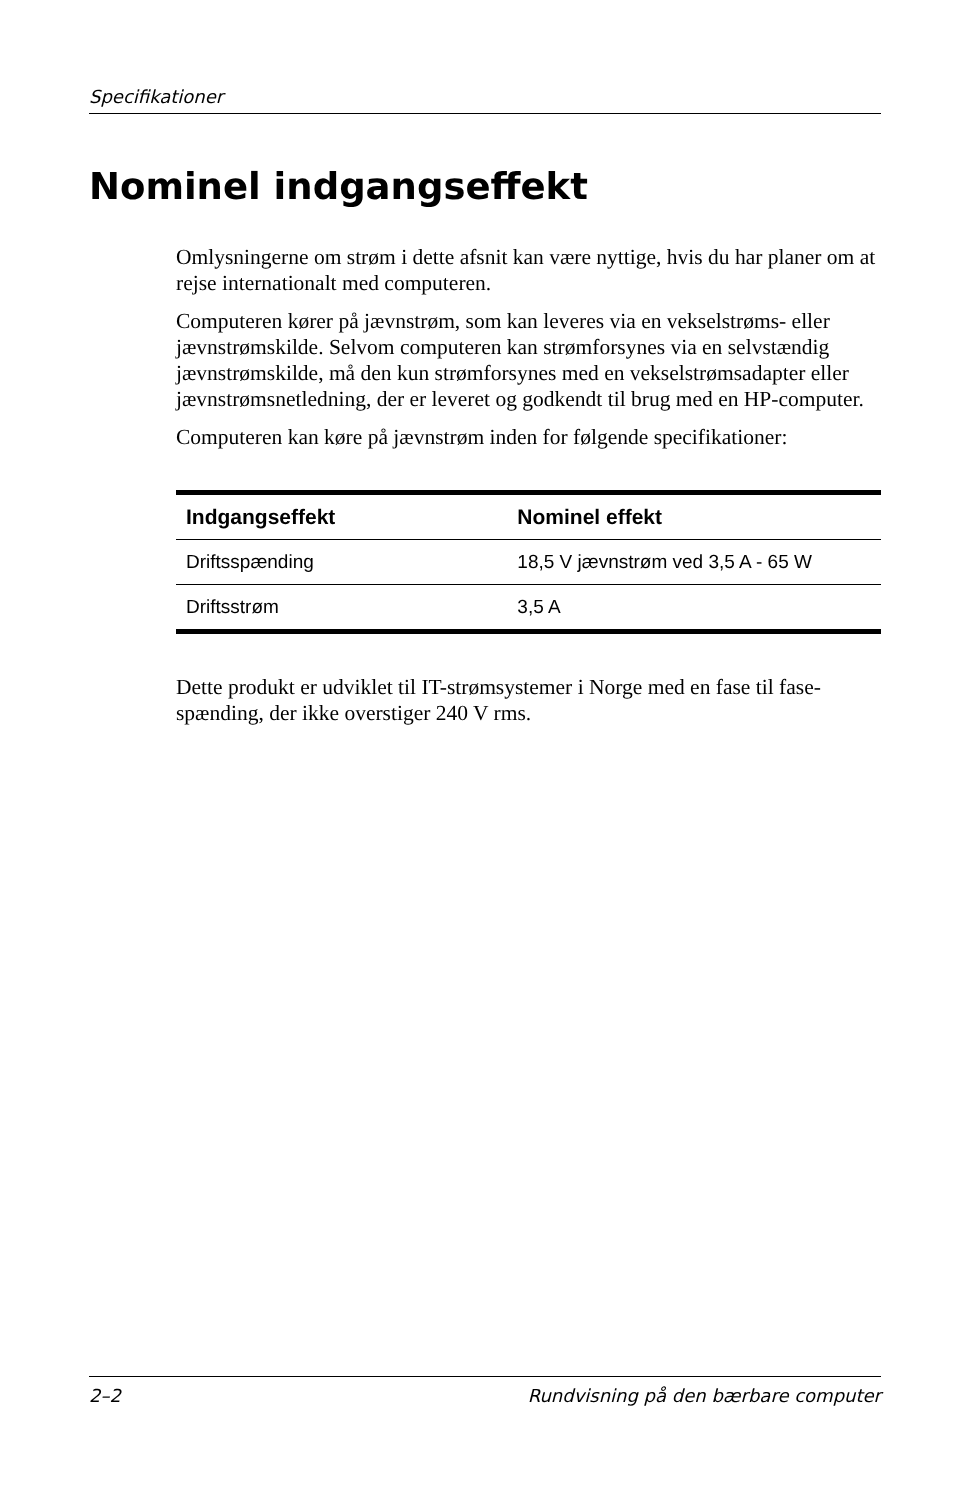Specifikationer
Nominel indgangseffekt
Omlysningerne om strøm i dette afsnit kan være nyttige, hvis du har planer om at rejse internationalt med computeren.
Computeren kører på jævnstrøm, som kan leveres via en vekselstrøms- eller jævnstrømskilde. Selvom computeren kan strømforsynes via en selvstændig jævnstrømskilde, må den kun strømforsynes med en vekselstrømsadapter eller jævnstrømsnetledning, der er leveret og godkendt til brug med en HP-computer.
Computeren kan køre på jævnstrøm inden for følgende specifikationer:
| Indgangseffekt | Nominel effekt |
| --- | --- |
| Driftsspænding | 18,5 V jævnstrøm ved 3,5 A - 65 W |
| Driftsstrøm | 3,5 A |
Dette produkt er udviklet til IT-strømsystemer i Norge med en fase til fase-spænding, der ikke overstiger 240 V rms.
2–2 Rundvisning på den bærbare computer